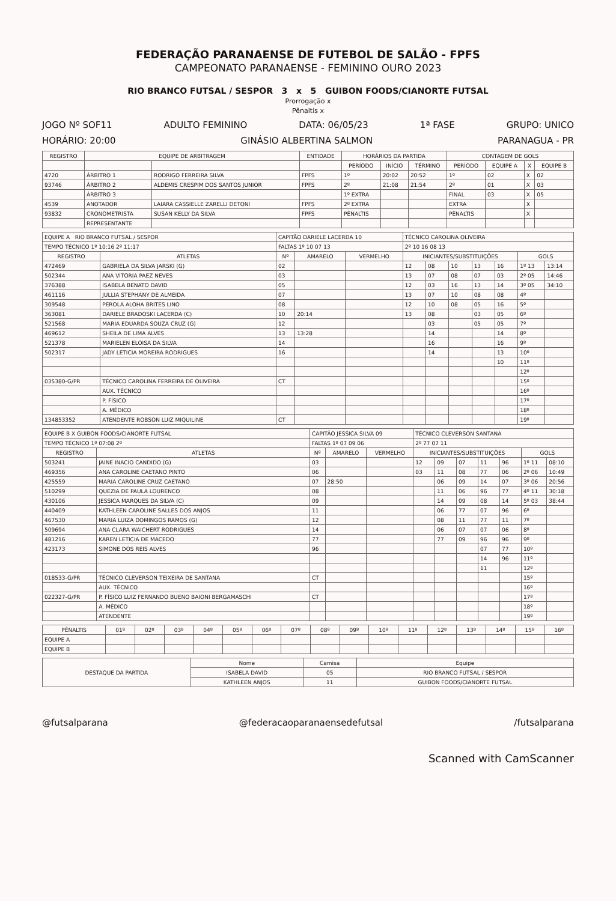FEDERAÇÃO PARANAENSE DE FUTEBOL DE SALÃO - FPFS
CAMPEONATO PARANAENSE - FEMININO OURO 2023
RIO BRANCO FUTSAL / SESPOR 3 x 5 GUIBON FOODS/CIANORTE FUTSAL
Prorrogação x
Pênaltis x
JOGO Nº SOF11 ADULTO FEMININO DATA: 06/05/23 1ª FASE GRUPO: UNICO
HORÁRIO: 20:00 GINÁSIO ALBERTINA SALMON PARANAGUA - PR
| REGISTRO | EQUIPE DE ARBITRAGEM | | ENTIDADE | HORÁRIOS DA PARTIDA | | | CONTAGEM DE GOLS | | | |
| --- | --- | --- | --- | --- | --- | --- | --- | --- | --- | --- |
| | | | | PERÍODO | INÍCIO | TÉRMINO | PERÍODO | EQUIPE A | X | EQUIPE B |
| 4720 | ÁRBITRO 1 | RODRIGO FERREIRA SILVA | FPFS | 1º | 20:02 | 20:52 | 1º | 02 | X | 02 |
| 93746 | ÁRBITRO 2 | ALDEMIS CRESPIM DOS SANTOS JUNIOR | FPFS | 2º | 21:08 | 21:54 | 2º | 01 | X | 03 |
| | ÁRBITRO 3 | | | 1º EXTRA | | | FINAL | 03 | X | 05 |
| 4539 | ANOTADOR | LAIARA CASSIELLE ZARELLI DETONI | FPFS | 2º EXTRA | | | EXTRA | | X | |
| 93832 | CRONOMETRISTA | SUSAN KELLY DA SILVA | FPFS | PÊNALTIS | | | PÊNALTIS | | X | |
| | REPRESENTANTE | | | | | | | | | |
| EQUIPE A RIO BRANCO FUTSAL / SESPOR | | CAPITÃO DARIELE LACERDA 10 | | | TÉCNICO CAROLINA OLIVEIRA | | | | | | |
| TEMPO TÉCNICO 1º 10:16 2º 11:17 | | FALTAS 1º 10 07 13 | | | 2º 10 16 08 13 | | | | | | |
| REGISTRO | ATLETAS | Nº | AMARELO | VERMELHO | INICIANTES/SUBSTITUIÇÕES | | | | | GOLS | |
| 472469 | GABRIELA DA SILVA JARSKI (G) | 02 | | | 12 | 08 | 10 | 13 | 16 | 1º 13 | 13:14 |
| 502344 | ANA VITORIA PAEZ NEVES | 03 | | | 13 | 07 | 08 | 07 | 03 | 2º 05 | 14:46 |
| 376388 | ISABELA BENATO DAVID | 05 | | | 12 | 03 | 16 | 13 | 14 | 3º 05 | 34:10 |
| 461116 | JULLIA STEPHANY DE ALMEIDA | 07 | | | 13 | 07 | 10 | 08 | 08 | 4º | |
| 309548 | PEROLA ALOHA BRITES LINO | 08 | | | 12 | 10 | 08 | 05 | 16 | 5º | |
| 363081 | DARIELE BRADOSKI LACERDA (C) | 10 | 20:14 | | 13 | 08 | | 03 | 05 | 6º | |
| 521568 | MARIA EDUARDA SOUZA CRUZ (G) | 12 | | | | 03 | | 05 | 05 | 7º | |
| 469612 | SHEILA DE LIMA ALVES | 13 | 13:28 | | | 14 | | | 14 | 8º | |
| 521378 | MARIELEN ELOISA DA SILVA | 14 | | | | 16 | | | 16 | 9º | |
| 502317 | JADY LETICIA MOREIRA RODRIGUES | 16 | | | | 14 | | | 13 | 10º | |
| | | | | | | | | | 10 | 11º | |
| | | | | | | | | | | 12º | |
| 035380-G/PR | TÉCNICO CAROLINA FERREIRA DE OLIVEIRA | CT | | | | | | | | 15º | |
| | AUX. TÉCNICO | | | | | | | | | 16º | |
| | P. FÍSICO | | | | | | | | | 17º | |
| | A. MÉDICO | | | | | | | | | 18º | |
| 134853352 | ATENDENTE ROBSON LUIZ MIQUILINE | CT | | | | | | | | 19º | |
| EQUIPE B X GUIBON FOODS/CIANORTE FUTSAL | | CAPITÃO JESSICA SILVA 09 | | | TÉCNICO CLEVERSON SANTANA | | | | | | |
| TEMPO TÉCNICO 1º 07:08 2º | | FALTAS 1º 07 09 06 | | | 2º 77 07 11 | | | | | | |
| REGISTRO | ATLETAS | Nº | AMARELO | VERMELHO | INICIANTES/SUBSTITUIÇÕES | | | | | GOLS | |
| 503241 | JAINE INACIO CANDIDO (G) | 03 | | | 12 | 09 | 07 | 11 | 96 | 1º 11 | 08:10 |
| 469356 | ANA CAROLINE CAETANO PINTO | 06 | | | 03 | 11 | 08 | 77 | 06 | 2º 06 | 10:49 |
| 425559 | MARIA CAROLINE CRUZ CAETANO | 07 | 28:50 | | | 06 | 09 | 14 | 07 | 3º 06 | 20:56 |
| 510299 | QUEZIA DE PAULA LOURENCO | 08 | | | | 11 | 06 | 96 | 77 | 4º 11 | 30:18 |
| 430106 | JESSICA MARQUES DA SILVA (C) | 09 | | | | 14 | 09 | 08 | 14 | 5º 03 | 38:44 |
| 440409 | KATHLEEN CAROLINE SALLES DOS ANJOS | 11 | | | | 06 | 77 | 07 | 96 | 6º | |
| 467530 | MARIA LUIZA DOMINGOS RAMOS (G) | 12 | | | | 08 | 11 | 77 | 11 | 7º | |
| 509694 | ANA CLARA WAICHERT RODRIGUES | 14 | | | | 06 | 07 | 07 | 06 | 8º | |
| 481216 | KAREN LETICIA DE MACEDO | 77 | | | | 77 | 09 | 96 | 96 | 9º | |
| 423173 | SIMONE DOS REIS ALVES | 96 | | | | | | 07 | 77 | 10º | |
| | | | | | | | | 14 | 96 | 11º | |
| | | | | | | | | 11 | | 12º | |
| 018533-G/PR | TÉCNICO CLEVERSON TEIXEIRA DE SANTANA | CT | | | | | | | | 15º | |
| | AUX. TÉCNICO | | | | | | | | | 16º | |
| 022327-G/PR | P. FÍSICO LUIZ FERNANDO BUENO BAIONI BERGAMASCHI | CT | | | | | | | | 17º | |
| | A. MÉDICO | | | | | | | | | 18º | |
| | ATENDENTE | | | | | | | | | 19º | |
| PÊNALTIS | 01º | 02º | 03º | 04º | 05º | 06º | 07º | 08º | 09º | 10º | 11º | 12º | 13º | 14º | 15º | 16º |
| --- | --- | --- | --- | --- | --- | --- | --- | --- | --- | --- | --- | --- | --- | --- | --- | --- |
| EQUIPE A | | | | | | | | | | | | | | | | |
| EQUIPE B | | | | | | | | | | | | | | | | |
| DESTAQUE DA PARTIDA | Nome | Camisa | Equipe |
| | ISABELA DAVID | 05 | RIO BRANCO FUTSAL / SESPOR |
| | KATHLEEN ANJOS | 11 | GUIBON FOODS/CIANORTE FUTSAL |
@futsalparana @federacaoparanaensedefutsal /futsalparana
Scanned with CamScanner